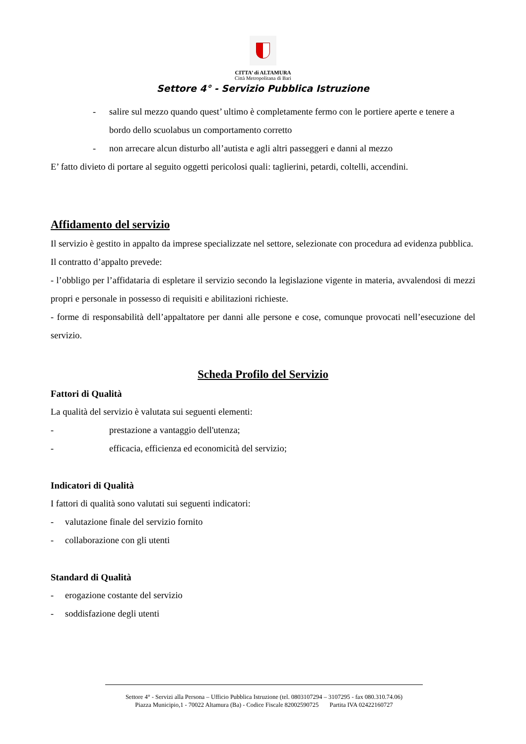CITTA’ di ALTAMURA
Città Metropolitana di Bari
Settore 4° - Servizio Pubblica Istruzione
- salire sul mezzo quando quest’ ultimo è completamente fermo con le portiere aperte e tenere a bordo dello scuolabus un comportamento corretto
- non arrecare alcun disturbo all’autista e agli altri passeggeri e danni al mezzo
E’ fatto divieto di portare al seguito oggetti pericolosi quali: taglierini, petardi, coltelli, accendini.
Affidamento del servizio
Il servizio è gestito in appalto da imprese specializzate nel settore, selezionate con procedura ad evidenza pubblica.
Il contratto d’appalto prevede:
- l’obbligo per l’affidataria di espletare il servizio secondo la legislazione vigente in materia, avvalendosi di mezzi propri e personale in possesso di requisiti e abilitazioni richieste.
- forme di responsabilità dell’appaltatore per danni alle persone e cose, comunque provocati nell’esecuzione del servizio.
Scheda Profilo del Servizio
Fattori di Qualità
La qualità del servizio è valutata sui seguenti elementi:
- prestazione a vantaggio dell'utenza;
- efficacia, efficienza ed economicità del servizio;
Indicatori di Qualità
I fattori di qualità sono valutati sui seguenti indicatori:
- valutazione finale del servizio fornito
- collaborazione con gli utenti
Standard di Qualità
- erogazione costante del servizio
- soddisfazione degli utenti
Settore 4° - Servizi alla Persona – Ufficio Pubblica Istruzione (tel. 0803107294 – 3107295 - fax 080.310.74.06)
Piazza Municipio,1 - 70022 Altamura (Ba) - Codice Fiscale 82002590725 Partita IVA 02422160727